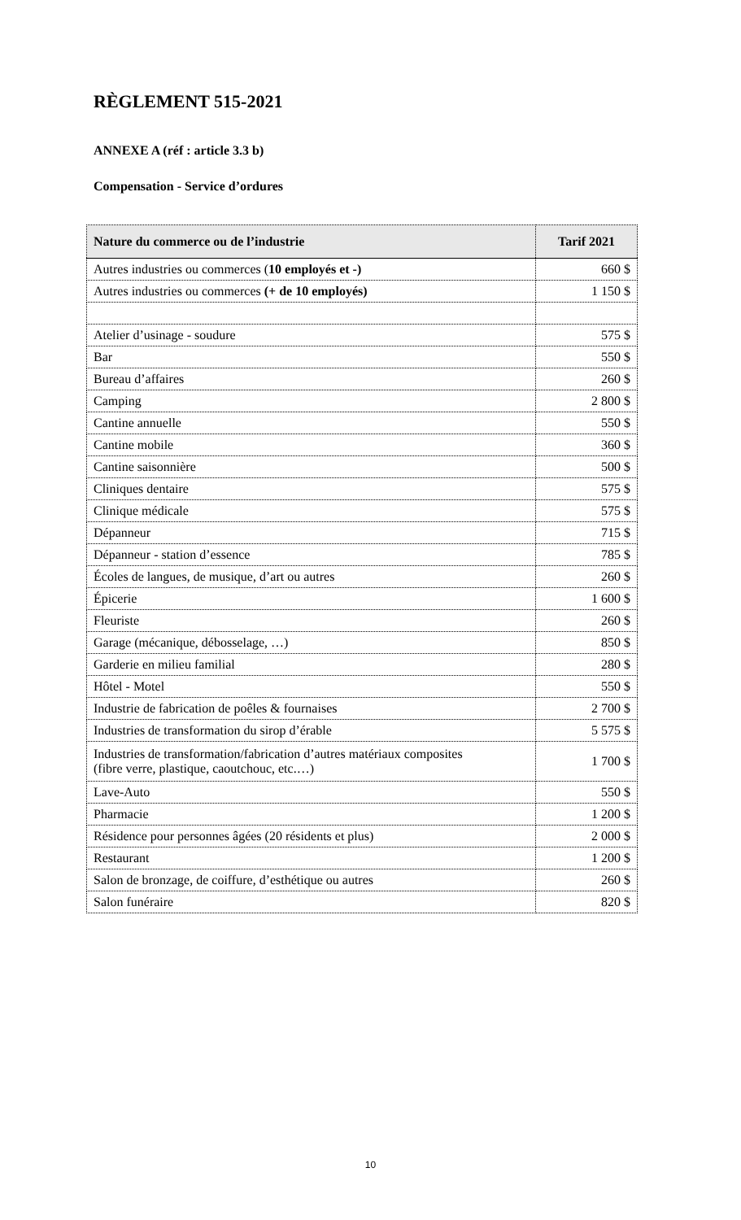RÈGLEMENT 515-2021
ANNEXE A (réf : article 3.3 b)
Compensation - Service d’ordures
| Nature du commerce ou de l’industrie | Tarif 2021 |
| --- | --- |
| Autres industries ou commerces ( 10 employés et -) | 660 $ |
| Autres industries ou commerces (+ de 10 employés) | 1 150 $ |
| Atelier d’usinage - soudure | 575 $ |
| Bar | 550 $ |
| Bureau d’affaires | 260 $ |
| Camping | 2 800 $ |
| Cantine annuelle | 550 $ |
| Cantine mobile | 360 $ |
| Cantine saisonnière | 500 $ |
| Cliniques dentaire | 575 $ |
| Clinique médicale | 575 $ |
| Dépanneur | 715 $ |
| Dépanneur - station d’essence | 785 $ |
| Écoles de langues, de musique, d’art ou autres | 260 $ |
| Épicerie | 1 600 $ |
| Fleuriste | 260 $ |
| Garage (mécanique, débosselage, …) | 850 $ |
| Garderie en milieu familial | 280 $ |
| Hôtel - Motel | 550 $ |
| Industrie de fabrication de poêles & fournaises | 2 700 $ |
| Industries de transformation du sirop d’érable | 5 575 $ |
| Industries de transformation/fabrication d’autres matériaux composites (fibre verre, plastique, caoutchouc, etc.…) | 1 700 $ |
| Lave-Auto | 550 $ |
| Pharmacie | 1 200 $ |
| Résidence pour personnes âgées (20 résidents et plus) | 2 000 $ |
| Restaurant | 1 200 $ |
| Salon de bronzage, de coiffure, d’esthétique ou autres | 260 $ |
| Salon funéraire | 820 $ |
10